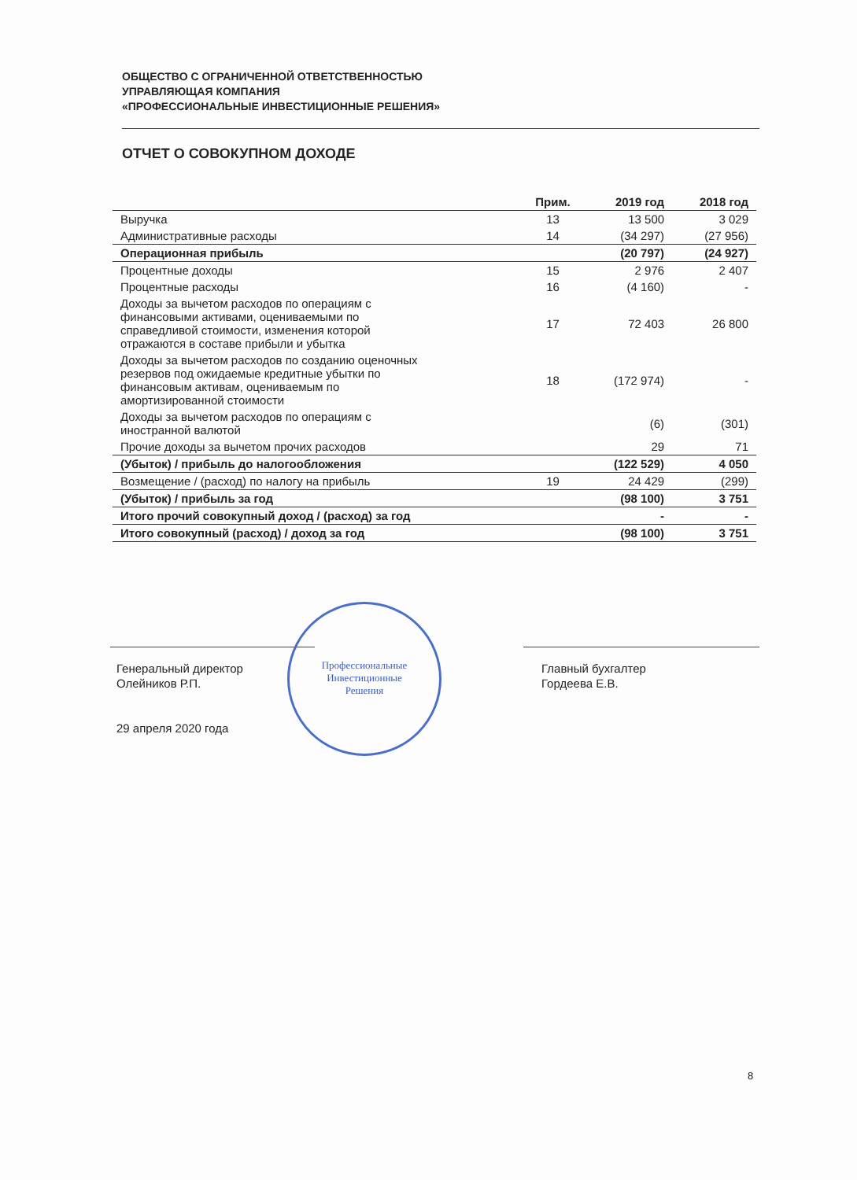ОБЩЕСТВО С ОГРАНИЧЕННОЙ ОТВЕТСТВЕННОСТЬЮ
УПРАВЛЯЮЩАЯ КОМПАНИЯ
«ПРОФЕССИОНАЛЬНЫЕ ИНВЕСТИЦИОННЫЕ РЕШЕНИЯ»
ОТЧЕТ О СОВОКУПНОМ ДОХОДЕ
| | Прим. | 2019 год | 2018 год |
| --- | --- | --- | --- |
| Выручка | 13 | 13 500 | 3 029 |
| Административные расходы | 14 | (34 297) | (27 956) |
| Операционная прибыль | | (20 797) | (24 927) |
| Процентные доходы | 15 | 2 976 | 2 407 |
| Процентные расходы | 16 | (4 160) | - |
| Доходы за вычетом расходов по операциям с финансовыми активами, оцениваемыми по справедливой стоимости, изменения которой отражаются в составе прибыли и убытка | 17 | 72 403 | 26 800 |
| Доходы за вычетом расходов по созданию оценочных резервов под ожидаемые кредитные убытки по финансовым активам, оцениваемым по амортизированной стоимости | 18 | (172 974) | - |
| Доходы за вычетом расходов по операциям с иностранной валютой | | (6) | (301) |
| Прочие доходы за вычетом прочих расходов | | 29 | 71 |
| (Убыток) / прибыль до налогообложения | | (122 529) | 4 050 |
| Возмещение / (расход) по налогу на прибыль | 19 | 24 429 | (299) |
| (Убыток) / прибыль за год | | (98 100) | 3 751 |
| Итого прочий совокупный доход / (расход) за год | | - | - |
| Итого совокупный (расход) / доход за год | | (98 100) | 3 751 |
Генеральный директор
Олейников Р.П.
29 апреля 2020 года
Профессиональные
Инвестиционные
Решения
Главный бухгалтер
Гордеева Е.В.
8